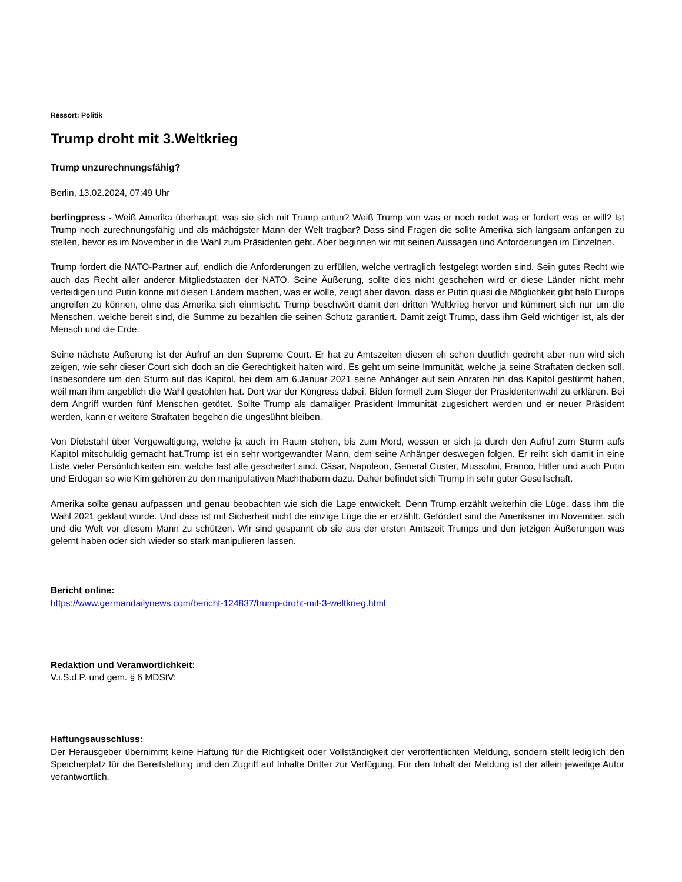Ressort: Politik
Trump droht mit 3.Weltkrieg
Trump unzurechnungsfähig?
Berlin, 13.02.2024, 07:49 Uhr
berlingpress - Weiß Amerika überhaupt, was sie sich mit Trump antun? Weiß Trump von was er noch redet was er fordert was er will? Ist Trump noch zurechnungsfähig und als mächtigster Mann der Welt tragbar? Dass sind Fragen die sollte Amerika sich langsam anfangen zu stellen, bevor es im November in die Wahl zum Präsidenten geht. Aber beginnen wir mit seinen Aussagen und Anforderungen im Einzelnen.
Trump fordert die NATO-Partner auf, endlich die Anforderungen zu erfüllen, welche vertraglich festgelegt worden sind. Sein gutes Recht wie auch das Recht aller anderer Mitgliedstaaten der NATO. Seine Äußerung, sollte dies nicht geschehen wird er diese Länder nicht mehr verteidigen und Putin könne mit diesen Ländern machen, was er wolle, zeugt aber davon, dass er Putin quasi die Möglichkeit gibt halb Europa angreifen zu können, ohne das Amerika sich einmischt. Trump beschwört damit den dritten Weltkrieg hervor und kümmert sich nur um die Menschen, welche bereit sind, die Summe zu bezahlen die seinen Schutz garantiert. Damit zeigt Trump, dass ihm Geld wichtiger ist, als der Mensch und die Erde.
Seine nächste Äußerung ist der Aufruf an den Supreme Court. Er hat zu Amtszeiten diesen eh schon deutlich gedreht aber nun wird sich zeigen, wie sehr dieser Court sich doch an die Gerechtigkeit halten wird. Es geht um seine Immunität, welche ja seine Straftaten decken soll. Insbesondere um den Sturm auf das Kapitol, bei dem am 6.Januar 2021 seine Anhänger auf sein Anraten hin das Kapitol gestürmt haben, weil man ihm angeblich die Wahl gestohlen hat. Dort war der Kongress dabei, Biden formell zum Sieger der Präsidentenwahl zu erklären. Bei dem Angriff wurden fünf Menschen getötet. Sollte Trump als damaliger Präsident Immunität zugesichert werden und er neuer Präsident werden, kann er weitere Straftaten begehen die ungesühnt bleiben.
Von Diebstahl über Vergewaltigung, welche ja auch im Raum stehen, bis zum Mord, wessen er sich ja durch den Aufruf zum Sturm aufs Kapitol mitschuldig gemacht hat.Trump ist ein sehr wortgewandter Mann, dem seine Anhänger deswegen folgen. Er reiht sich damit in eine Liste vieler Persönlichkeiten ein, welche fast alle gescheitert sind. Cäsar, Napoleon, General Custer, Mussolini, Franco, Hitler und auch Putin und Erdogan so wie Kim gehören zu den manipulativen Machthabern dazu. Daher befindet sich Trump in sehr guter Gesellschaft.
Amerika sollte genau aufpassen und genau beobachten wie sich die Lage entwickelt. Denn Trump erzählt weiterhin die Lüge, dass ihm die Wahl 2021 geklaut wurde. Und dass ist mit Sicherheit nicht die einzige Lüge die er erzählt. Gefördert sind die Amerikaner im November, sich und die Welt vor diesem Mann zu schützen. Wir sind gespannt ob sie aus der ersten Amtszeit Trumps und den jetzigen Äußerungen was gelernt haben oder sich wieder so stark manipulieren lassen.
Bericht online:
https://www.germandailynews.com/bericht-124837/trump-droht-mit-3-weltkrieg.html
Redaktion und Veranwortlichkeit:
V.i.S.d.P. und gem. § 6 MDStV:
Haftungsausschluss:
Der Herausgeber übernimmt keine Haftung für die Richtigkeit oder Vollständigkeit der veröffentlichten Meldung, sondern stellt lediglich den Speicherplatz für die Bereitstellung und den Zugriff auf Inhalte Dritter zur Verfügung. Für den Inhalt der Meldung ist der allein jeweilige Autor verantwortlich.